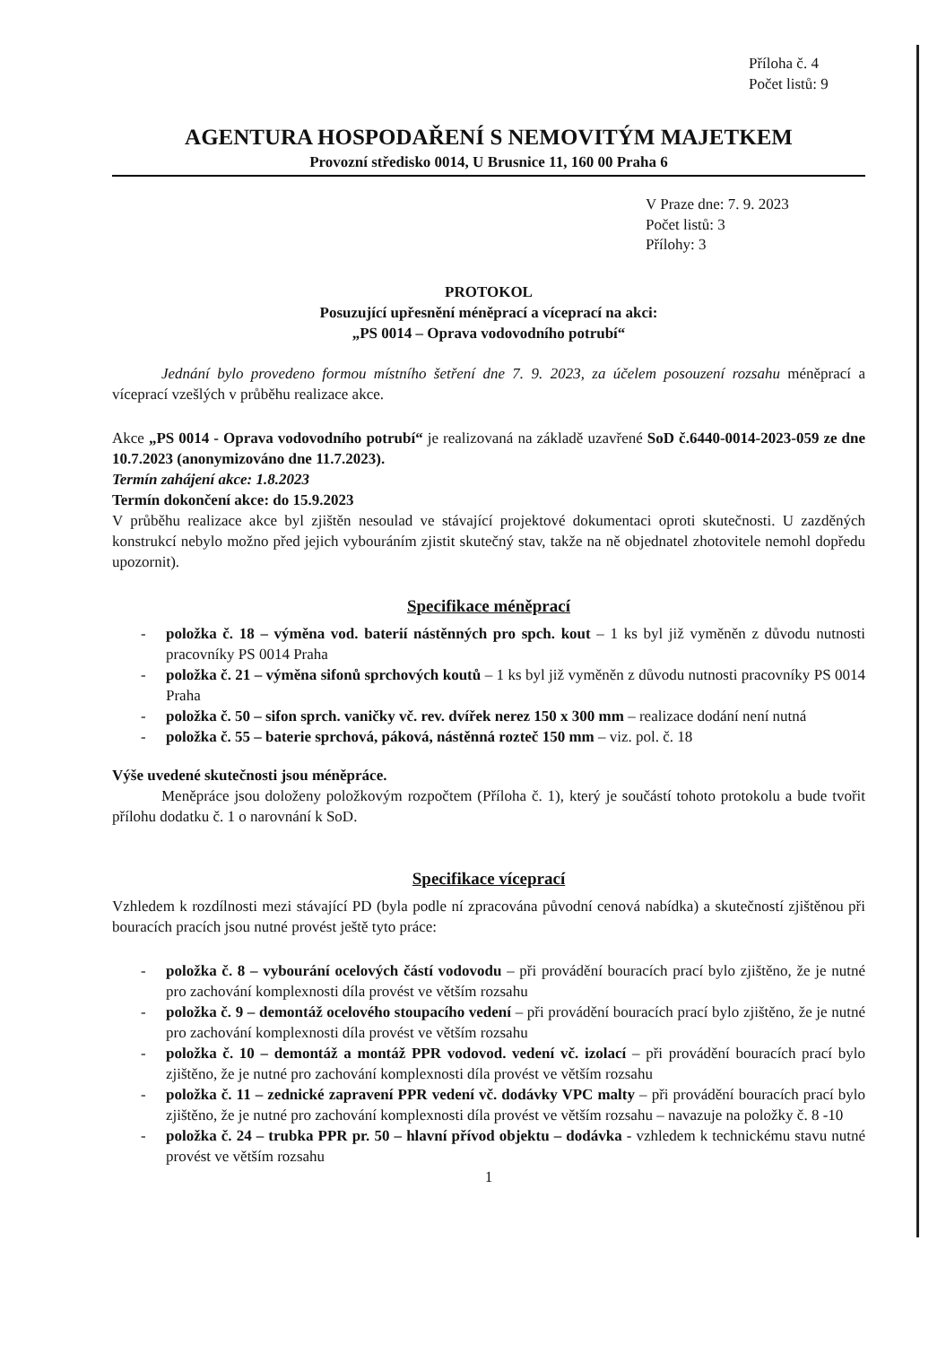Příloha č. 4
Počet listů: 9
AGENTURA HOSPODAŘENÍ S NEMOVITÝM MAJETKEM
Provozní středisko 0014, U Brusnice 11, 160 00 Praha 6
V Praze dne: 7. 9. 2023
Počet listů: 3
Přílohy: 3
PROTOKOL
Posuzující upřesnění méněprací a víceprací na akci:
„PS 0014 – Oprava vodovodního potrubí“
Jednání bylo provedeno formou místního šetření dne 7. 9. 2023, za účelem posouzení rozsahu méněprací a víceprací vzešlých v průběhu realizace akce.
Akce „PS 0014 - Oprava vodovodního potrubí“ je realizovaná na základě uzavřené SoD č.6440-0014-2023-059 ze dne 10.7.2023 (anonymizováno dne 11.7.2023).
Termín zahájení akce: 1.8.2023
Termín dokončení akce: do 15.9.2023
V průběhu realizace akce byl zjištěn nesoulad ve stávající projektové dokumentaci oproti skutečnosti. U zazděných konstrukcí nebylo možno před jejich vybouráním zjistit skutečný stav, takže na ně objednatel zhotovitele nemohl dopředu upozornit).
Specifikace méněprací
- položka č. 18 – výměna vod. baterií nástěnných pro spch. kout – 1 ks byl již vyměněn z důvodu nutnosti pracovníky PS 0014 Praha
- položka č. 21 – výměna sifonů sprchových koutů – 1 ks byl již vyměněn z důvodu nutnosti pracovníky PS 0014 Praha
- položka č. 50 – sifon sprch. vaničky vč. rev. dvířek nerez 150 x 300 mm – realizace dodání není nutná
- položka č. 55 – baterie sprchová, páková, nástěnná rozteč 150 mm – viz. pol. č. 18
Výše uvedené skutečnosti jsou méněpráce.
Meněpráce jsou doloženy položkovým rozpočtem (Příloha č. 1), který je součástí tohoto protokolu a bude tvořit přílohu dodatku č. 1 o narovnání k SoD.
Specifikace víceprací
Vzhledem k rozdílnosti mezi stávající PD (byla podle ní zpracována původní cenová nabídka) a skutečností zjištěnou při bouracích pracích jsou nutné provést ještě tyto práce:
- položka č. 8 – vybourání ocelových částí vodovodu – při provádění bouracích prací bylo zjištěno, že je nutné pro zachování komplexnosti díla provést ve větším rozsahu
- položka č. 9 – demontáž ocelového stoupacího vedení – při provádění bouracích prací bylo zjištěno, že je nutné pro zachování komplexnosti díla provést ve větším rozsahu
- položka č. 10 – demontáž a montáž PPR vodovod. vedení vč. izolací – při provádění bouracích prací bylo zjištěno, že je nutné pro zachování komplexnosti díla provést ve větším rozsahu
- položka č. 11 – zednické zapravení PPR vedení vč. dodávky VPC malty – při provádění bouracích prací bylo zjištěno, že je nutné pro zachování komplexnosti díla provést ve větším rozsahu – navazuje na položky č. 8 -10
- položka č. 24 – trubka PPR pr. 50 – hlavní přívod objektu – dodávka - vzhledem k technickému stavu nutné provést ve větším rozsahu
1